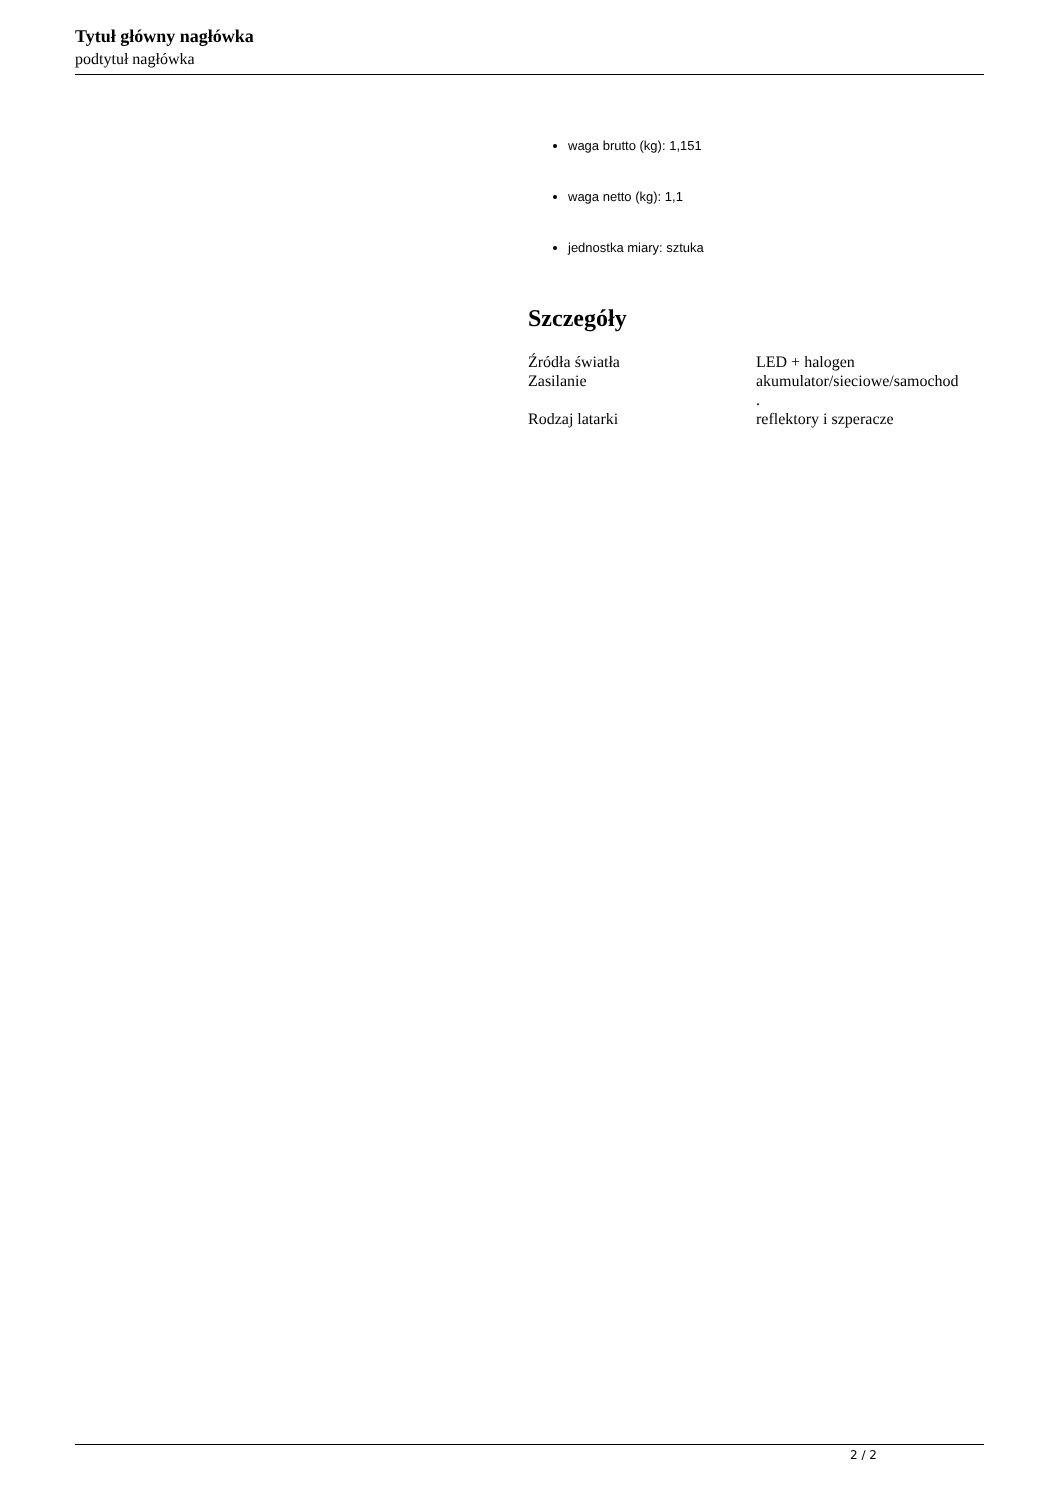Tytuł główny nagłówka
podtytuł nagłówka
waga brutto (kg): 1,151
waga netto (kg): 1,1
jednostka miary: sztuka
Szczegóły
| Źródła światła | LED + halogen |
| Zasilanie | akumulator/sieciowe/samochod . |
| Rodzaj latarki | reflektory i szperacze |
2 / 2